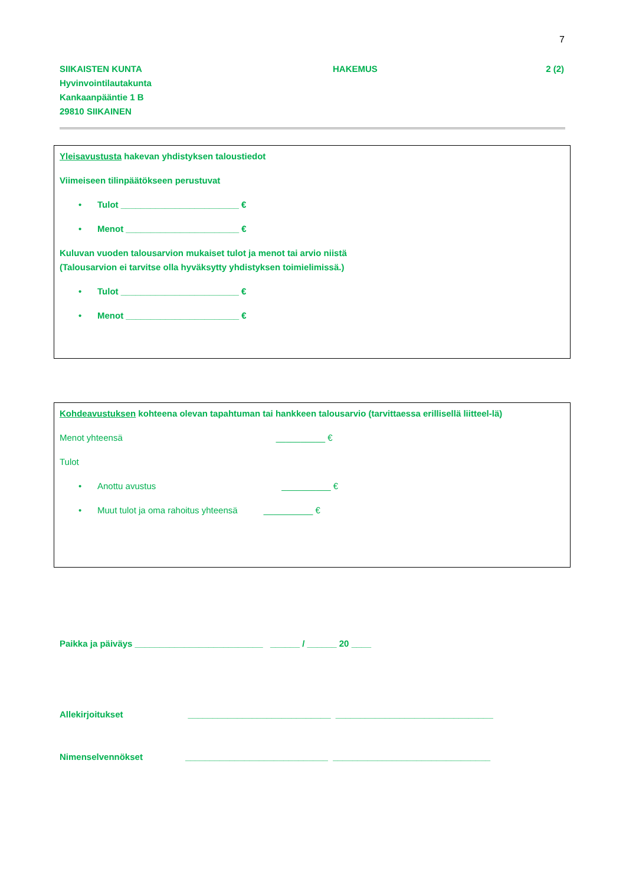7
SIIKAISTEN KUNTA
Hyvinvointilautakunta
Kankaanpääntie 1 B
29810 SIIKAINEN
HAKEMUS 2 (2)
Yleisavustusta hakevan yhdistyksen taloustiedot
Viimeiseen tilinpäätökseen perustuvat
• Tulot ________________________ €
• Menot _______________________ €
Kuluvan vuoden talousarvion mukaiset tulot ja menot tai arvio niistä
(Talousarvion ei tarvitse olla hyväksytty yhdistyksen toimielimissä.)
• Tulot ________________________ €
• Menot _______________________ €
Kohdeavustuksen kohteena olevan tapahtuman tai hankkeen talousarvio (tarvittaessa erillisellä liitteel-lä)
Menot yhteensä __________ €
Tulot
• Anottu avustus __________ €
• Muut tulot ja oma rahoitus yhteensä __________ €
Paikka ja päiväys __________________________ ______ / ______ 20 ____
Allekirjoitukset _____________________________ ________________________________
Nimenselvennökset _____________________________ ________________________________